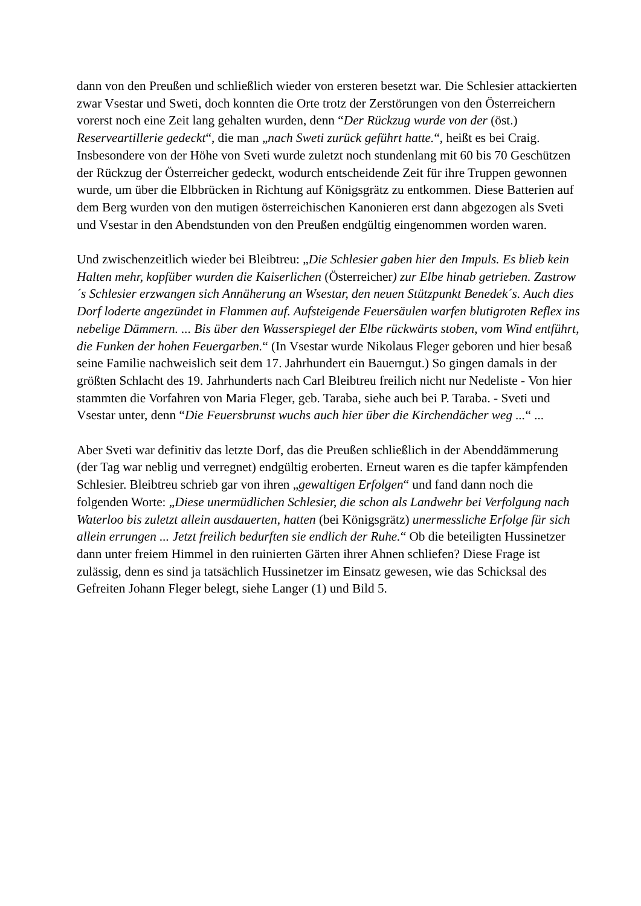dann von den Preußen und schließlich wieder von ersteren besetzt war. Die Schlesier attackierten zwar Vsestar und Sweti, doch konnten die Orte trotz der Zerstörungen von den Österreichern vorerst noch eine Zeit lang gehalten wurden, denn “Der Rückzug wurde von der (öst.) Reserveartillerie gedeckt“, die man „nach Sweti zurück geführt hatte.“, heißt es bei Craig. Insbesondere von der Höhe von Sveti wurde zuletzt noch stundenlang mit 60 bis 70 Geschützen der Rückzug der Österreicher gedeckt, wodurch entscheidende Zeit für ihre Truppen gewonnen wurde, um über die Elbbrücken in Richtung auf Königsgrätz zu entkommen. Diese Batterien auf dem Berg wurden von den mutigen österreichischen Kanonieren erst dann abgezogen als Sveti und Vsestar in den Abendstunden von den Preußen endgültig eingenommen worden waren.
Und zwischenzeitlich wieder bei Bleibtreu: „Die Schlesier gaben hier den Impuls. Es blieb kein Halten mehr, kopfüber wurden die Kaiserlichen (Österreicher) zur Elbe hinab getrieben. Zastrow´s Schlesier erzwangen sich Annäherung an Wsestar, den neuen Stützpunkt Benedek´s. Auch dies Dorf loderte angezündet in Flammen auf. Aufsteigende Feuersäulen warfen blutigroten Reflex ins nebelige Dämmern. ... Bis über den Wasserspiegel der Elbe rückwärts stoben, vom Wind entführt, die Funken der hohen Feuergarben.“ (In Vsestar wurde Nikolaus Fleger geboren und hier besaß seine Familie nachweislich seit dem 17. Jahrhundert ein Bauerngut.) So gingen damals in der größten Schlacht des 19. Jahrhunderts nach Carl Bleibtreu freilich nicht nur Nedeliste - Von hier stammten die Vorfahren von Maria Fleger, geb. Taraba, siehe auch bei P. Taraba. - Sveti und Vsestar unter, denn “Die Feuersbrunst wuchs auch hier über die Kirchendächer weg ...“ ...
Aber Sveti war definitiv das letzte Dorf, das die Preußen schließlich in der Abenddämmerung (der Tag war neblig und verregnet) endgültig eroberten. Erneut waren es die tapfer kämpfenden Schlesier. Bleibtreu schrieb gar von ihren „gewaltigen Erfolgen“ und fand dann noch die folgenden Worte: „Diese unermüdlichen Schlesier, die schon als Landwehr bei Verfolgung nach Waterloo bis zuletzt allein ausdauerten, hatten (bei Königsgrätz) unermessliche Erfolge für sich allein errungen ... Jetzt freilich bedurften sie endlich der Ruhe.“ Ob die beteiligten Hussinetzer dann unter freiem Himmel in den ruinierten Gärten ihrer Ahnen schliefen? Diese Frage ist zulässig, denn es sind ja tatsächlich Hussinetzer im Einsatz gewesen, wie das Schicksal des Gefreiten Johann Fleger belegt, siehe Langer (1) und Bild 5.